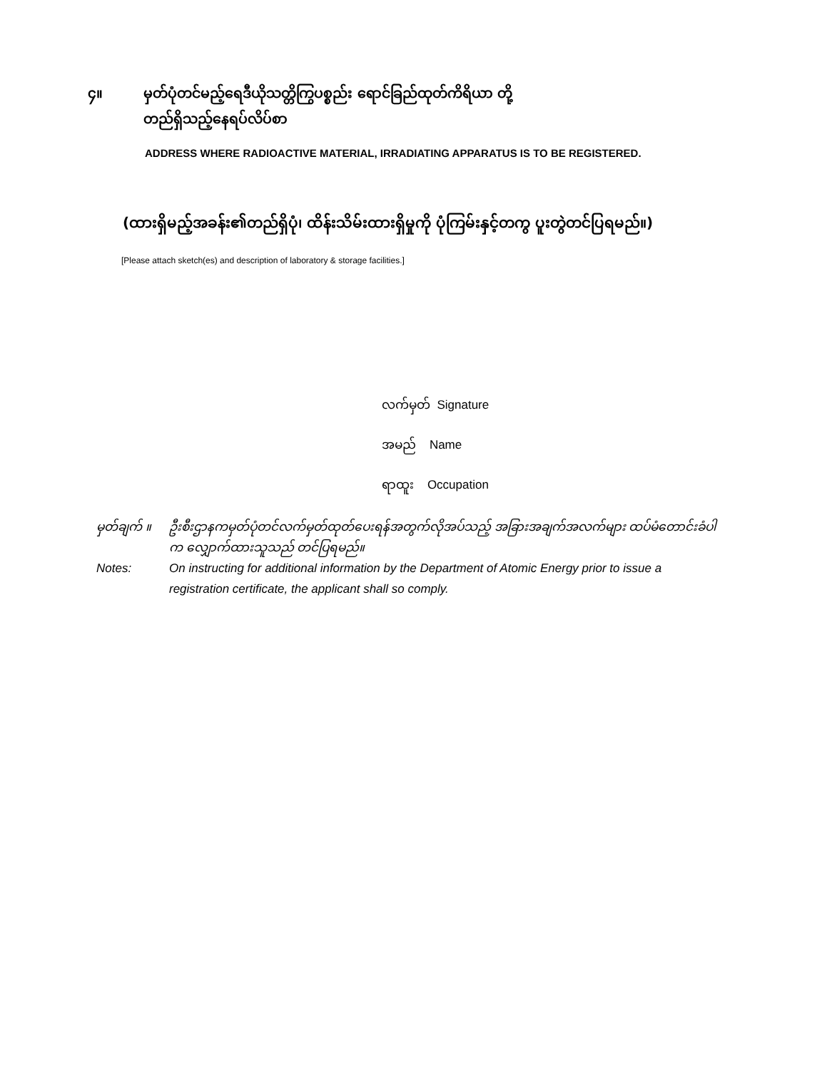၄။ မှတ်ပုံတင်မည့်ရေဒီယိုသတ္တိကြွပစ္စည်း ရောင်ခြည်ထုတ်ကိရိယာ တို့
တည်ရှိသည့်နေရပ်လိပ်စာ
ADDRESS WHERE RADIOACTIVE MATERIAL, IRRADIATING APPARATUS IS TO BE REGISTERED.
(ထားရှိမည့်အခန်း၏တည်ရှိပုံ၊ ထိန်းသိမ်းထားရှိမှုကို ပုံကြမ်းနှင့်တကွ ပူးတွဲတင်ပြရမည်။)
[Please attach sketch(es) and description of laboratory & storage facilities.]
လက်မှတ် Signature
အမည် Name
ရာထူး Occupation
မှတ်ချက် ။ ဦးစီးဌာနကမှတ်ပုံတင်လက်မှတ်ထုတ်ပေးရန်အတွက်လိုအပ်သည့် အခြားအချက်အလက်များ ထပ်မံတောင်းခံပါက လျှောက်ထားသူသည် တင်ပြရမည်။
Notes: On instructing for additional information by the Department of Atomic Energy prior to issue a registration certificate, the applicant shall so comply.